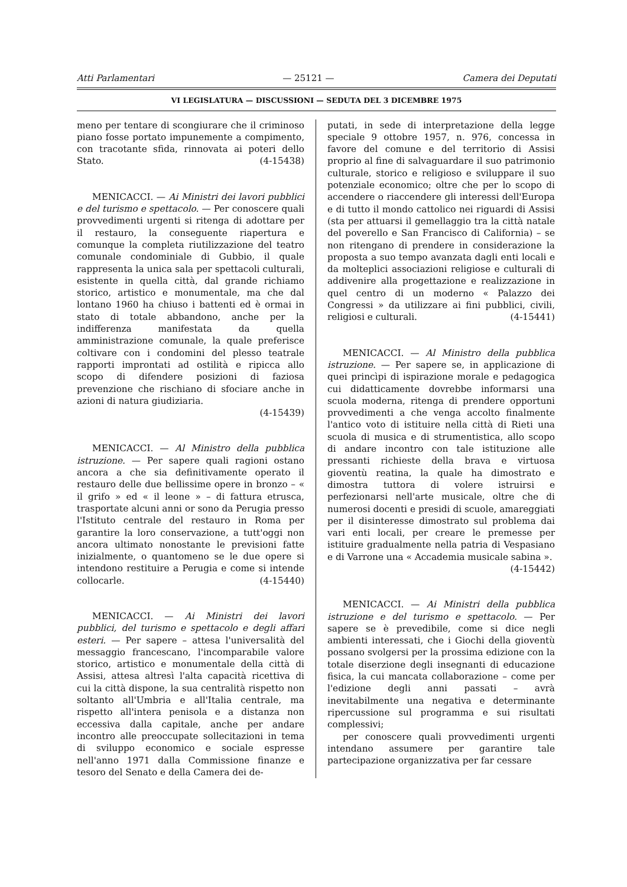Atti Parlamentari — 25121 — Camera dei Deputati
VI LEGISLATURA — DISCUSSIONI — SEDUTA DEL 3 DICEMBRE 1975
meno per tentare di scongiurare che il criminoso piano fosse portato impunemente a compimento, con tracotante sfida, rinnovata ai poteri dello Stato. (4-15438)
MENICACCI. — Ai Ministri dei lavori pubblici e del turismo e spettacolo. — Per conoscere quali provvedimenti urgenti si ritenga di adottare per il restauro, la conseguente riapertura e comunque la completa riutilizzazione del teatro comunale condominiale di Gubbio, il quale rappresenta la unica sala per spettacoli culturali, esistente in quella città, dal grande richiamo storico, artistico e monumentale, ma che dal lontano 1960 ha chiuso i battenti ed è ormai in stato di totale abbandono, anche per la indifferenza manifestata da quella amministrazione comunale, la quale preferisce coltivare con i condomini del plesso teatrale rapporti improntati ad ostilità e ripicca allo scopo di difendere posizioni di faziosa prevenzione che rischiano di sfociare anche in azioni di natura giudiziaria.
(4-15439)
MENICACCI. — Al Ministro della pubblica istruzione. — Per sapere quali ragioni ostano ancora a che sia definitivamente operato il restauro delle due bellissime opere in bronzo – « il grifo » ed « il leone » – di fattura etrusca, trasportate alcuni anni or sono da Perugia presso l'Istituto centrale del restauro in Roma per garantire la loro conservazione, a tutt'oggi non ancora ultimato nonostante le previsioni fatte inizialmente, o quantomeno se le due opere si intendono restituire a Perugia e come si intende collocarle. (4-15440)
MENICACCI. — Ai Ministri dei lavori pubblici, del turismo e spettacolo e degli affari esteri. — Per sapere – attesa l'universalità del messaggio francescano, l'incomparabile valore storico, artistico e monumentale della città di Assisi, attesa altresì l'alta capacità ricettiva di cui la città dispone, la sua centralità rispetto non soltanto all'Umbria e all'Italia centrale, ma rispetto all'intera penisola e a distanza non eccessiva dalla capitale, anche per andare incontro alle preoccupate sollecitazioni in tema di sviluppo economico e sociale espresse nell'anno 1971 dalla Commissione finanze e tesoro del Senato e della Camera dei de-
putati, in sede di interpretazione della legge speciale 9 ottobre 1957, n. 976, concessa in favore del comune e del territorio di Assisi proprio al fine di salvaguardare il suo patrimonio culturale, storico e religioso e sviluppare il suo potenziale economico; oltre che per lo scopo di accendere o riaccendere gli interessi dell'Europa e di tutto il mondo cattolico nei riguardi di Assisi (sta per attuarsi il gemellaggio tra la città natale del poverello e San Francisco di California) – se non ritengano di prendere in considerazione la proposta a suo tempo avanzata dagli enti locali e da molteplici associazioni religiose e culturali di addivenire alla progettazione e realizzazione in quel centro di un moderno « Palazzo dei Congressi » da utilizzare ai fini pubblici, civili, religiosi e culturali. (4-15441)
MENICACCI. — Al Ministro della pubblica istruzione. — Per sapere se, in applicazione di quei princìpi di ispirazione morale e pedagogica cui didatticamente dovrebbe informarsi una scuola moderna, ritenga di prendere opportuni provvedimenti a che venga accolto finalmente l'antico voto di istituire nella città di Rieti una scuola di musica e di strumentistica, allo scopo di andare incontro con tale istituzione alle pressanti richieste della brava e virtuosa gioventù reatina, la quale ha dimostrato e dimostra tuttora di volere istruirsi e perfezionarsi nell'arte musicale, oltre che di numerosi docenti e presidi di scuole, amareggiati per il disinteresse dimostrato sul problema dai vari enti locali, per creare le premesse per istituire gradualmente nella patria di Vespasiano e di Varrone una « Accademia musicale sabina ».
(4-15442)
MENICACCI. — Ai Ministri della pubblica istruzione e del turismo e spettacolo. — Per sapere se è prevedibile, come si dice negli ambienti interessati, che i Giochi della gioventù possano svolgersi per la prossima edizione con la totale diserzione degli insegnanti di educazione fisica, la cui mancata collaborazione – come per l'edizione degli anni passati – avrà inevitabilmente una negativa e determinante ripercussione sul programma e sui risultati complessivi;
per conoscere quali provvedimenti urgenti intendano assumere per garantire tale partecipazione organizzativa per far cessare